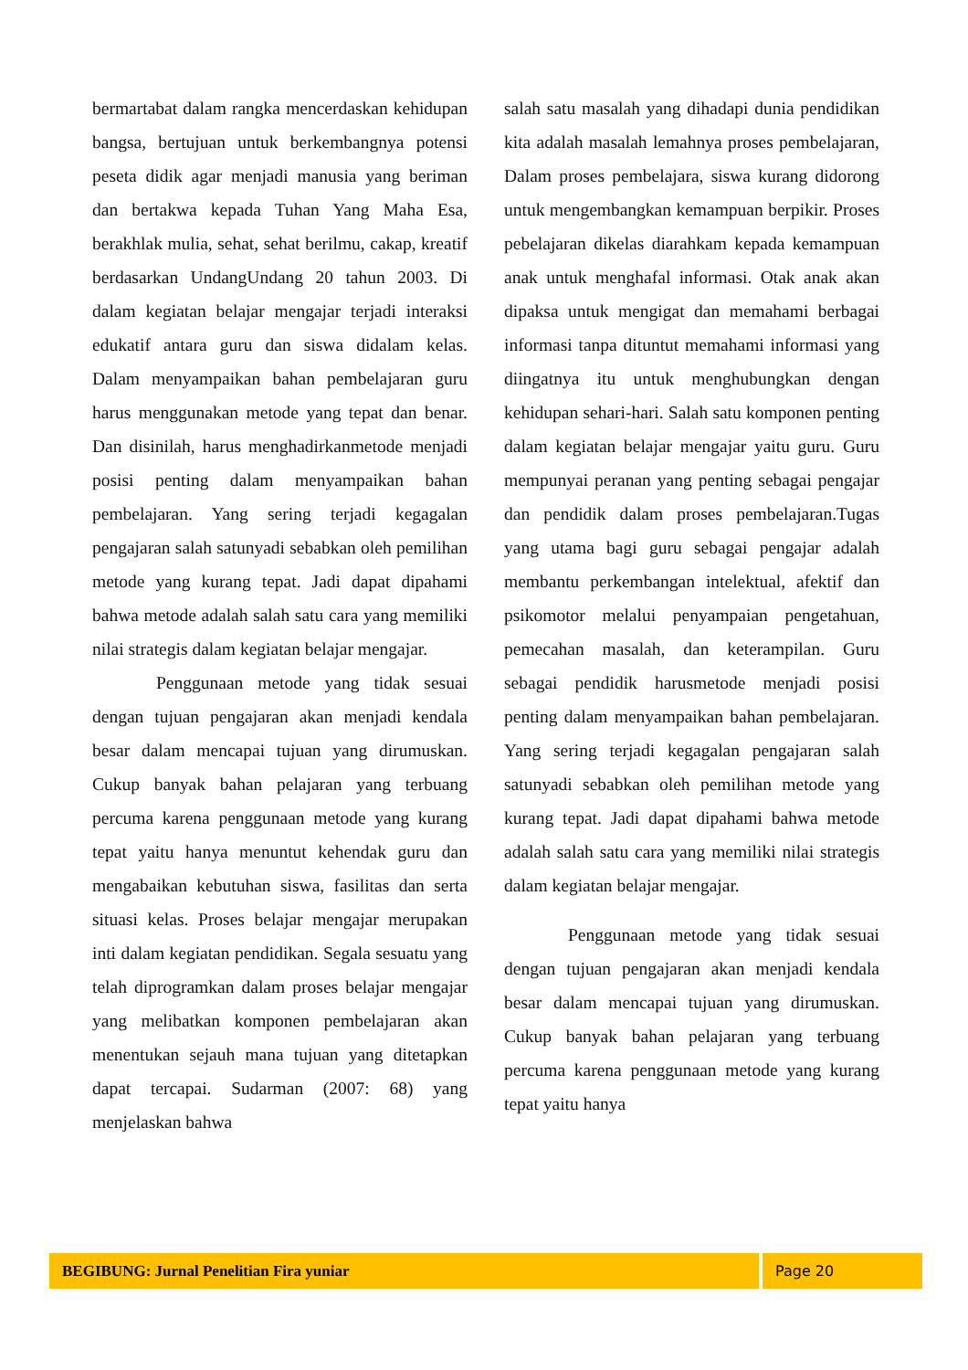bermartabat dalam rangka mencerdaskan kehidupan bangsa, bertujuan untuk berkembangnya potensi peseta didik agar menjadi manusia yang beriman dan bertakwa kepada Tuhan Yang Maha Esa, berakhlak mulia, sehat, sehat berilmu, cakap, kreatif berdasarkan UndangUndang 20 tahun 2003. Di dalam kegiatan belajar mengajar terjadi interaksi edukatif antara guru dan siswa didalam kelas. Dalam menyampaikan bahan pembelajaran guru harus menggunakan metode yang tepat dan benar. Dan disinilah, harus menghadirkanmetode menjadi posisi penting dalam menyampaikan bahan pembelajaran. Yang sering terjadi kegagalan pengajaran salah satunyadi sebabkan oleh pemilihan metode yang kurang tepat. Jadi dapat dipahami bahwa metode adalah salah satu cara yang memiliki nilai strategis dalam kegiatan belajar mengajar.
Penggunaan metode yang tidak sesuai dengan tujuan pengajaran akan menjadi kendala besar dalam mencapai tujuan yang dirumuskan. Cukup banyak bahan pelajaran yang terbuang percuma karena penggunaan metode yang kurang tepat yaitu hanya menuntut kehendak guru dan mengabaikan kebutuhan siswa, fasilitas dan serta situasi kelas. Proses belajar mengajar merupakan inti dalam kegiatan pendidikan. Segala sesuatu yang telah diprogramkan dalam proses belajar mengajar yang melibatkan komponen pembelajaran akan menentukan sejauh mana tujuan yang ditetapkan dapat tercapai. Sudarman (2007: 68) yang menjelaskan bahwa
salah satu masalah yang dihadapi dunia pendidikan kita adalah masalah lemahnya proses pembelajaran, Dalam proses pembelajara, siswa kurang didorong untuk mengembangkan kemampuan berpikir. Proses pebelajaran dikelas diarahkam kepada kemampuan anak untuk menghafal informasi. Otak anak akan dipaksa untuk mengigat dan memahami berbagai informasi tanpa dituntut memahami informasi yang diingatnya itu untuk menghubungkan dengan kehidupan sehari-hari. Salah satu komponen penting dalam kegiatan belajar mengajar yaitu guru. Guru mempunyai peranan yang penting sebagai pengajar dan pendidik dalam proses pembelajaran.Tugas yang utama bagi guru sebagai pengajar adalah membantu perkembangan intelektual, afektif dan psikomotor melalui penyampaian pengetahuan, pemecahan masalah, dan keterampilan. Guru sebagai pendidik harusmetode menjadi posisi penting dalam menyampaikan bahan pembelajaran. Yang sering terjadi kegagalan pengajaran salah satunyadi sebabkan oleh pemilihan metode yang kurang tepat. Jadi dapat dipahami bahwa metode adalah salah satu cara yang memiliki nilai strategis dalam kegiatan belajar mengajar.
Penggunaan metode yang tidak sesuai dengan tujuan pengajaran akan menjadi kendala besar dalam mencapai tujuan yang dirumuskan. Cukup banyak bahan pelajaran yang terbuang percuma karena penggunaan metode yang kurang tepat yaitu hanya
BEGIBUNG: Jurnal Penelitian Fira yuniar
Page 20